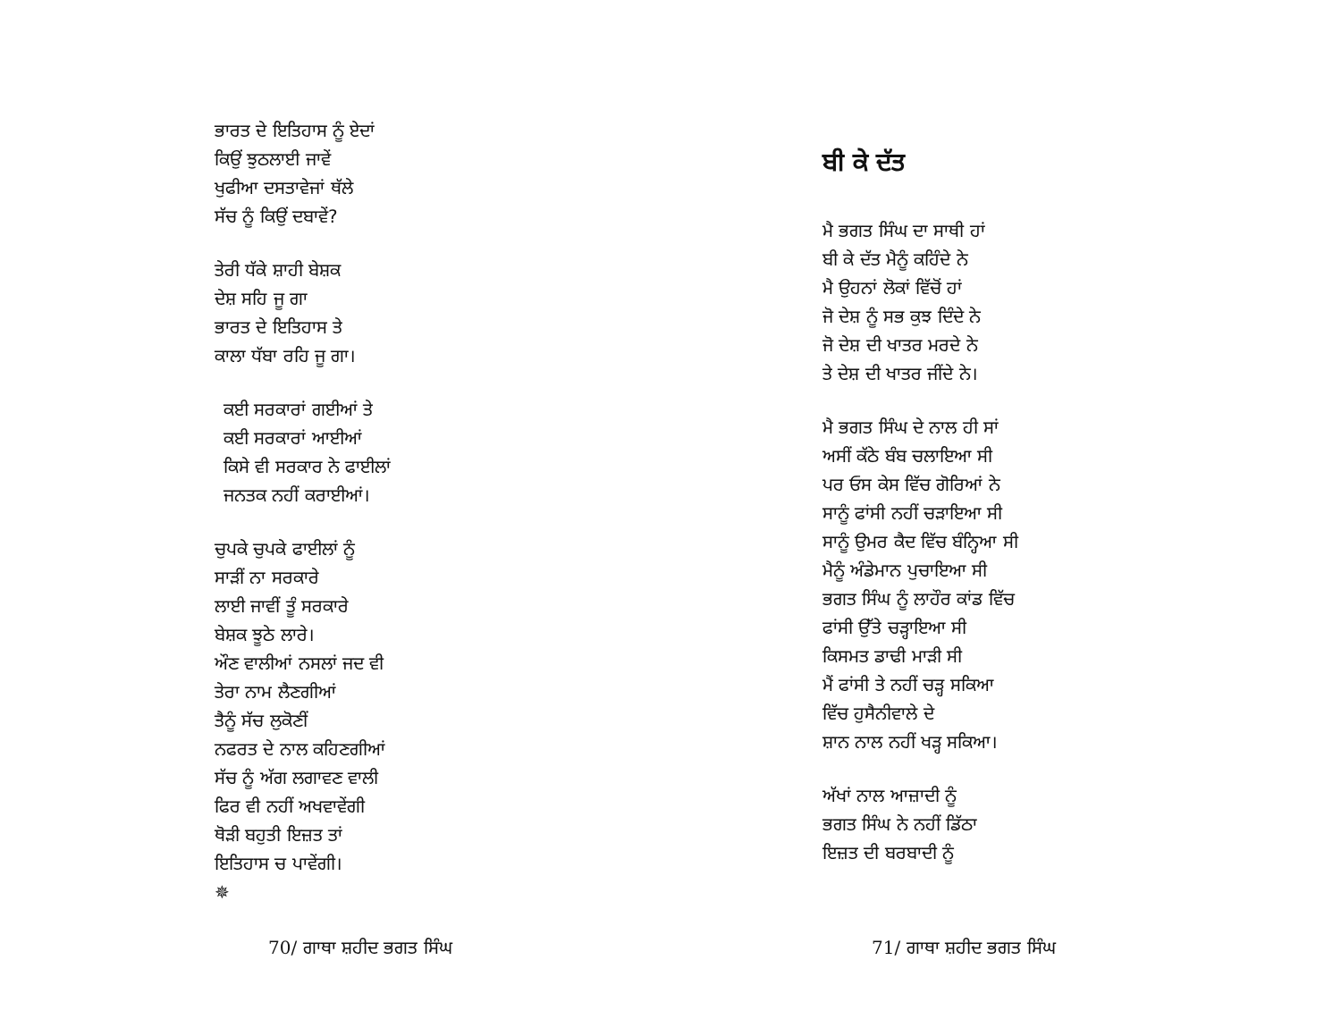ਭਾਰਤ ਦੇ ਇਤਿਹਾਸ ਨੂੰ ਏਦਾਂ
ਕਿਉਂ ਝੁਠਲਾਈ ਜਾਵੇਂ
ਖੁਫੀਆ ਦਸਤਾਵੇਜਾਂ ਥੱਲੇ
ਸੱਚ ਨੂੰ ਕਿਉਂ ਦਬਾਵੇਂ?
ਤੇਰੀ ਧੱਕੇ ਸ਼ਾਹੀ ਬੇਸ਼ਕ
ਦੇਸ਼ ਸਹਿ ਜੂ ਗਾ
ਭਾਰਤ ਦੇ ਇਤਿਹਾਸ ਤੇ
ਕਾਲਾ ਧੱਬਾ ਰਹਿ ਜੂ ਗਾ।
ਕਈ ਸਰਕਾਰਾਂ ਗਈਆਂ ਤੇ
ਕਈ ਸਰਕਾਰਾਂ ਆਈਆਂ
ਕਿਸੇ ਵੀ ਸਰਕਾਰ ਨੇ ਫਾਈਲਾਂ
ਜਨਤਕ ਨਹੀਂ ਕਰਾਈਆਂ।
ਚੁਪਕੇ ਚੁਪਕੇ ਫਾਈਲਾਂ ਨੂੰ
ਸਾੜੀਂ ਨਾ ਸਰਕਾਰੇ
ਲਾਈ ਜਾਵੀਂ ਤੂੰ ਸਰਕਾਰੇ
ਬੇਸ਼ਕ ਝੂਠੇ ਲਾਰੇ।
ਔਣ ਵਾਲੀਆਂ ਨਸਲਾਂ ਜਦ ਵੀ
ਤੇਰਾ ਨਾਮ ਲੈਣਗੀਆਂ
ਤੈਨੂੰ ਸੱਚ ਲੁਕੋਣੀਂ
ਨਫਰਤ ਦੇ ਨਾਲ ਕਹਿਣਗੀਆਂ
ਸੱਚ ਨੂੰ ਅੱਗ ਲਗਾਵਣ ਵਾਲੀ
ਫਿਰ ਵੀ ਨਹੀਂ ਅਖਵਾਵੇਂਗੀ
ਥੋੜੀ ਬਹੁਤੀ ਇਜ਼ਤ ਤਾਂ
ਇਤਿਹਾਸ ਚ ਪਾਵੇਂਗੀ।
✵
70/ ਗਾਥਾ ਸ਼ਹੀਦ ਭਗਤ ਸਿੰਘ
ਬੀ ਕੇ ਦੱਤ
ਮੈ ਭਗਤ ਸਿੰਘ ਦਾ ਸਾਥੀ ਹਾਂ
ਬੀ ਕੇ ਦੱਤ ਮੈਨੂੰ ਕਹਿੰਦੇ ਨੇ
ਮੈ ਉਹਨਾਂ ਲੋਕਾਂ ਵਿੱਚੋਂ ਹਾਂ
ਜੋ ਦੇਸ਼ ਨੂੰ ਸਭ ਕੁਝ ਦਿੰਦੇ ਨੇ
ਜੋ ਦੇਸ਼ ਦੀ ਖਾਤਰ ਮਰਦੇ ਨੇ
ਤੇ ਦੇਸ਼ ਦੀ ਖਾਤਰ ਜੀਂਦੇ ਨੇ।
ਮੈ ਭਗਤ ਸਿੰਘ ਦੇ ਨਾਲ ਹੀ ਸਾਂ
ਅਸੀਂ ਕੱਠੇ ਬੰਬ ਚਲਾਇਆ ਸੀ
ਪਰ ਓਸ ਕੇਸ ਵਿੱਚ ਗੋਰਿਆਂ ਨੇ
ਸਾਨੂੰ ਫਾਂਸੀ ਨਹੀਂ ਚੜਾਇਆ ਸੀ
ਸਾਨੂੰ ਉਮਰ ਕੈਦ ਵਿੱਚ ਬੰਨ੍ਹਿਆ ਸੀ
ਮੈਨੂੰ ਅੰਡੇਮਾਨ ਪੁਚਾਇਆ ਸੀ
ਭਗਤ ਸਿੰਘ ਨੂੰ ਲਾਹੌਰ ਕਾਂਡ ਵਿੱਚ
ਫਾਂਸੀ ਉੱਤੇ ਚੜ੍ਹਾਇਆ ਸੀ
ਕਿਸਮਤ ਡਾਢੀ ਮਾੜੀ ਸੀ
ਮੈਂ ਫਾਂਸੀ ਤੇ ਨਹੀਂ ਚੜ੍ਹ ਸਕਿਆ
ਵਿੱਚ ਹੁਸੈਨੀਵਾਲੇ ਦੇ
ਸ਼ਾਨ ਨਾਲ ਨਹੀਂ ਖੜ੍ਹ ਸਕਿਆ।
ਅੱਖਾਂ ਨਾਲ ਆਜ਼ਾਦੀ ਨੂੰ
ਭਗਤ ਸਿੰਘ ਨੇ ਨਹੀਂ ਡਿੱਠਾ
ਇਜ਼ਤ ਦੀ ਬਰਬਾਦੀ ਨੂੰ
71/ ਗਾਥਾ ਸ਼ਹੀਦ ਭਗਤ ਸਿੰਘ